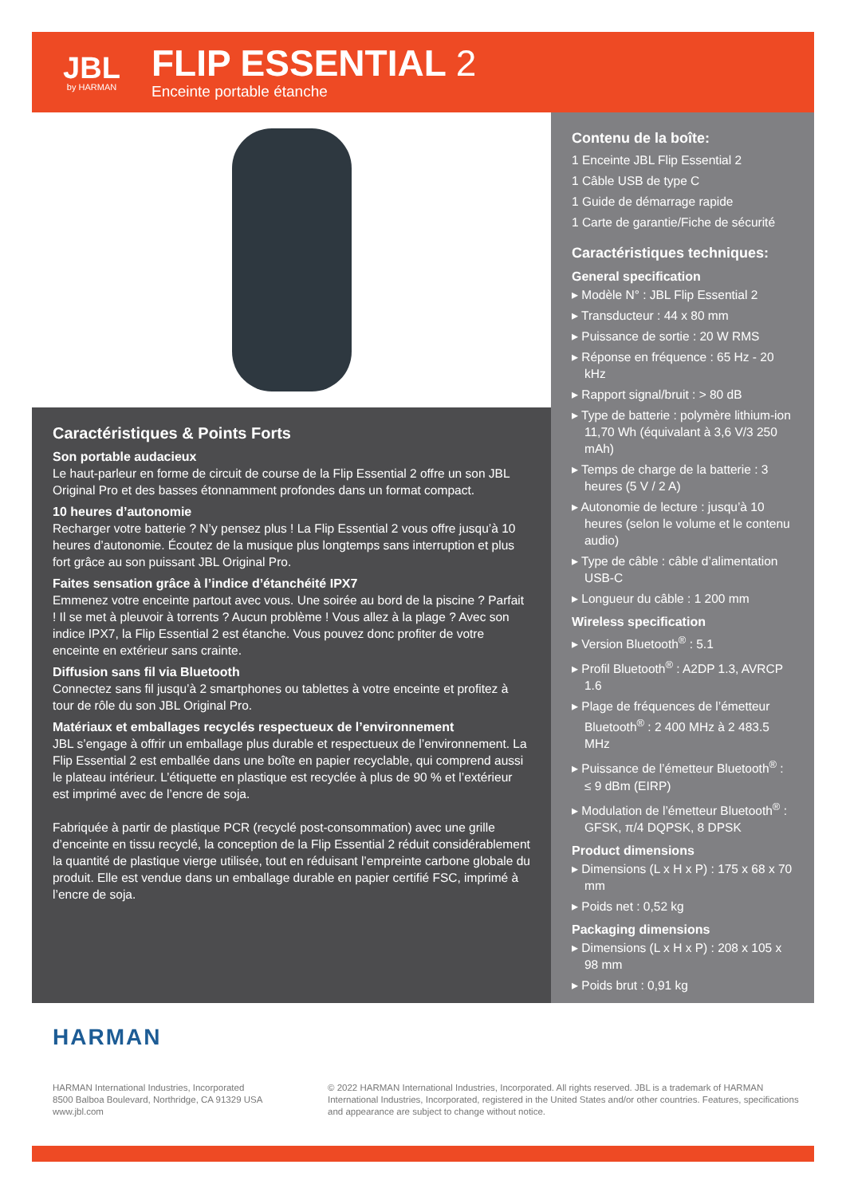JBL
by HARMAN
FLIP ESSENTIAL 2
Enceinte portable étanche
Caractéristiques & Points Forts
Son portable audacieux
Le haut-parleur en forme de circuit de course de la Flip Essential 2 offre un son JBL Original Pro et des basses étonnamment profondes dans un format compact.
10 heures d’autonomie
Recharger votre batterie ? N’y pensez plus ! La Flip Essential 2 vous offre jusqu’à 10 heures d’autonomie. Écoutez de la musique plus longtemps sans interruption et plus fort grâce au son puissant JBL Original Pro.
Faites sensation grâce à l’indice d’étanchéité IPX7
Emmenez votre enceinte partout avec vous. Une soirée au bord de la piscine ? Parfait ! Il se met à pleuvoir à torrents ? Aucun problème ! Vous allez à la plage ? Avec son indice IPX7, la Flip Essential 2 est étanche. Vous pouvez donc profiter de votre enceinte en extérieur sans crainte.
Diffusion sans fil via Bluetooth
Connectez sans fil jusqu’à 2 smartphones ou tablettes à votre enceinte et profitez à tour de rôle du son JBL Original Pro.
Matériaux et emballages recyclés respectueux de l’environnement
JBL s’engage à offrir un emballage plus durable et respectueux de l’environnement. La Flip Essential 2 est emballée dans une boîte en papier recyclable, qui comprend aussi le plateau intérieur. L’étiquette en plastique est recyclée à plus de 90 % et l’extérieur est imprimé avec de l’encre de soja.
Fabriquée à partir de plastique PCR (recyclé post-consommation) avec une grille d’enceinte en tissu recyclé, la conception de la Flip Essential 2 réduit considérablement la quantité de plastique vierge utilisée, tout en réduisant l’empreinte carbone globale du produit. Elle est vendue dans un emballage durable en papier certifié FSC, imprimé à l’encre de soja.
Contenu de la boîte:
1 Enceinte JBL Flip Essential 2
1 Câble USB de type C
1 Guide de démarrage rapide
1 Carte de garantie/Fiche de sécurité
Caractéristiques techniques:
General specification
▸ Modèle N° : JBL Flip Essential 2
▸ Transducteur : 44 x 80 mm
▸ Puissance de sortie : 20 W RMS
▸ Réponse en fréquence : 65 Hz - 20 kHz
▸ Rapport signal/bruit : > 80 dB
▸ Type de batterie : polymère lithium-ion 11,70 Wh (équivalant à 3,6 V/3 250 mAh)
▸ Temps de charge de la batterie : 3 heures (5 V / 2 A)
▸ Autonomie de lecture : jusqu’à 10 heures (selon le volume et le contenu audio)
▸ Type de câble : câble d’alimentation USB-C
▸ Longueur du câble : 1 200 mm
Wireless specification
▸ Version Bluetooth<sup>®</sup> : 5.1
▸ Profil Bluetooth<sup>®</sup> : A2DP 1.3, AVRCP 1.6
▸ Plage de fréquences de l’émetteur Bluetooth<sup>®</sup> : 2 400 MHz à 2 483.5 MHz
▸ Puissance de l’émetteur Bluetooth<sup>®</sup> : ≤ 9 dBm (EIRP)
▸ Modulation de l’émetteur Bluetooth<sup>®</sup> : GFSK, π/4 DQPSK, 8 DPSK
Product dimensions
▸ Dimensions (L x H x P) : 175 x 68 x 70 mm
▸ Poids net : 0,52 kg
Packaging dimensions
▸ Dimensions (L x H x P) : 208 x 105 x 98 mm
▸ Poids brut : 0,91 kg
HARMAN
HARMAN International Industries, Incorporated
8500 Balboa Boulevard, Northridge, CA 91329 USA
www.jbl.com
© 2022 HARMAN International Industries, Incorporated. All rights reserved. JBL is a trademark of HARMAN International Industries, Incorporated, registered in the United States and/or other countries. Features, specifications and appearance are subject to change without notice.